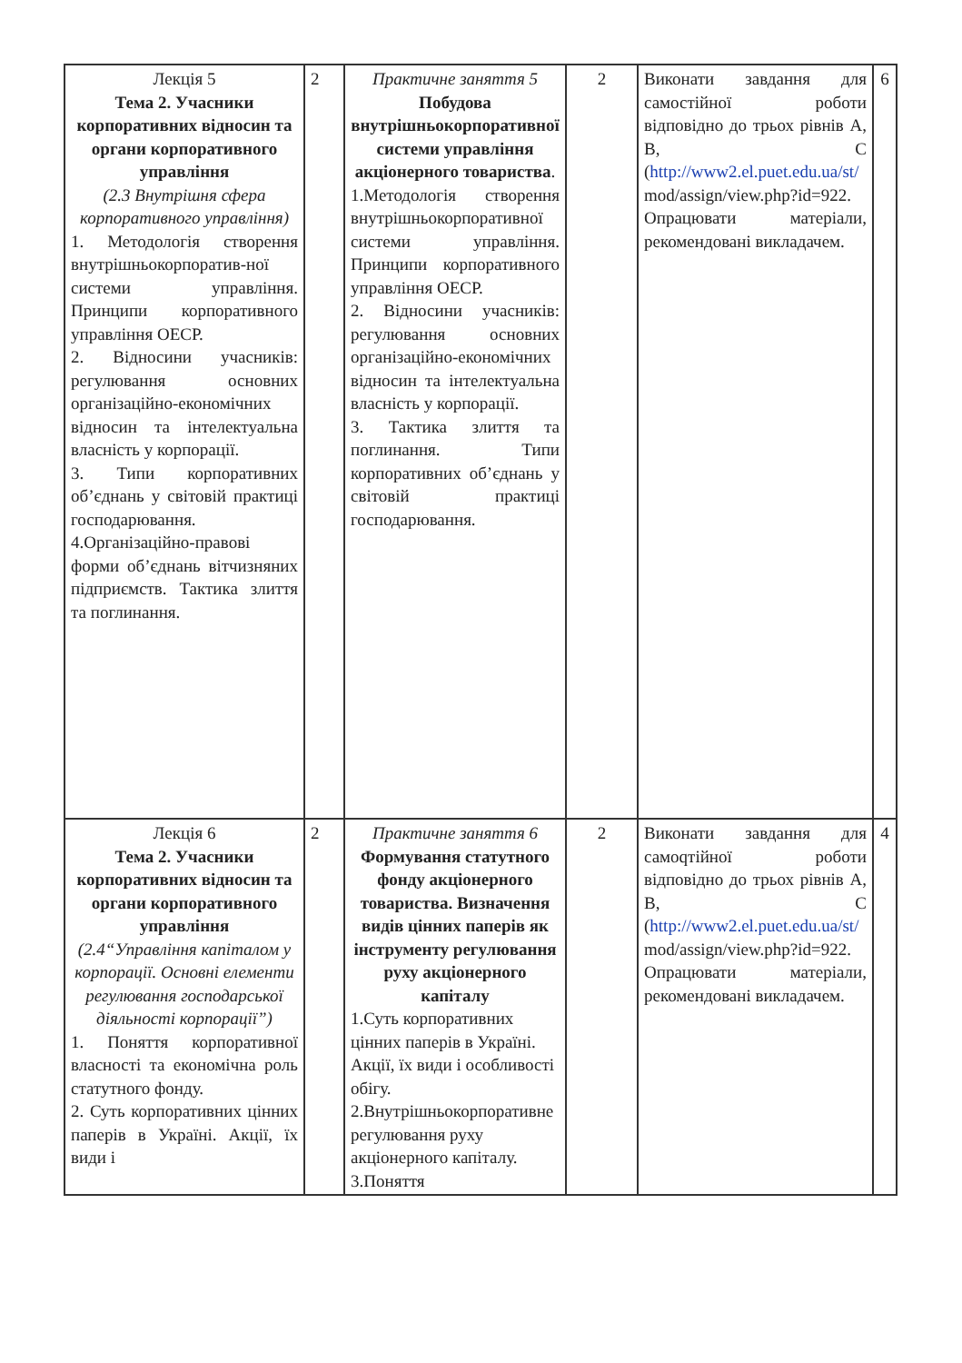| Лекція 5 Тема 2. Учасники корпоративних відносин та органи корпоративного управління (2.3 Внутрішня сфера корпоративного управління) 1. Методологія створення внутрішньокорпоратив-ної системи управління. Принципи корпоративного управління ОЕСР. 2. Відносини учасників: регулювання основних організаційно-економічних відносин та інтелектуальна власність у корпорації. 3. Типи корпоративних об’єднань у світовій практиці господарювання. 4.Організаційно-правові форми об’єднань вітчизняних підприємств. Тактика злиття та поглинання. | 2 | Практичне заняття 5 Побудова внутрішньокорпоративної системи управління акціонерного товариства . 1.Методологія створення внутрішньокорпоративної системи управління. Принципи корпоративного управління ОЕСР. 2. Відносини учасників: регулювання основних організаційно-економічних відносин та інтелектуальна власність у корпорації. 3. Тактика злиття та поглинання. Типи корпоративних об’єднань у світовій практиці господарювання. | 2 | Виконати завдання для самостійної роботи відповідно до трьох рівнів А, В, С ( http://www2.el.puet.edu.ua/st/ mod/assign/view.php?id=922. Опрацювати матеріали, рекомендовані викладачем. | 6 |
| Лекція 6 Тема 2. Учасники корпоративних відносин та органи корпоративного управління (2.4“Управління капіталом у корпорації. Основні елементи регулювання господарської діяльності корпорації”) 1. Поняття корпоративної власності та економічна роль статутного фонду. 2. Суть корпоративних цінних паперів в Україні. Акції, їх види і | 2 | Практичне заняття 6 Формування статутного фонду акціонерного товариства. Визначення видів цінних паперів як інструменту регулювання руху акціонерного капіталу 1.Суть корпоративних цінних паперів в Україні. Акції, їх види і особливості обігу. 2.Внутрішньокорпоративне регулювання руху акціонерного капіталу. 3.Поняття | 2 | Виконати завдання для самоqтійної роботи відповідно до трьох рівнів А, В, С ( http://www2.el.puet.edu.ua/st/ mod/assign/view.php?id=922. Опрацювати матеріали, рекомендовані викладачем. | 4 |